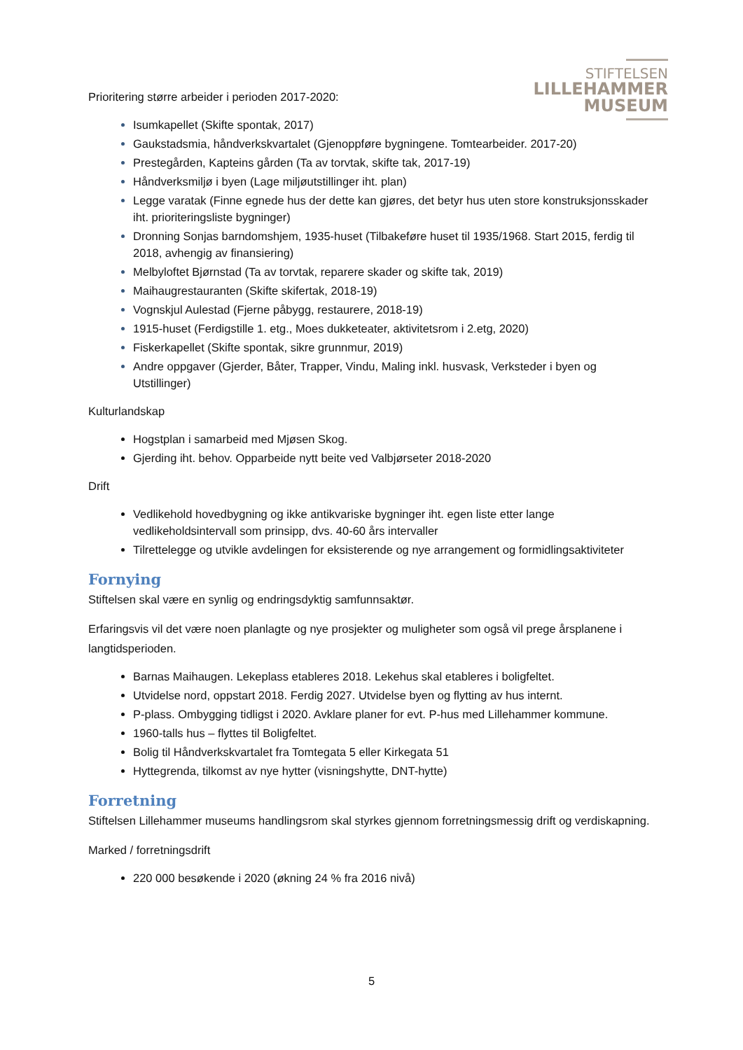STIFTELSEN
LILLEHAMMER
MUSEUM
Prioritering større arbeider i perioden 2017-2020:
Isumkapellet (Skifte spontak, 2017)
Gaukstadsmia, håndverkskvartalet (Gjenoppføre bygningene. Tomtearbeider. 2017-20)
Prestegården, Kapteins gården (Ta av torvtak, skifte tak, 2017-19)
Håndverksmiljø i byen (Lage miljøutstillinger iht. plan)
Legge varatak (Finne egnede hus der dette kan gjøres, det betyr hus uten store konstruksjonsskader iht. prioriteringsliste bygninger)
Dronning Sonjas barndomshjem, 1935-huset (Tilbakeføre huset til 1935/1968. Start 2015, ferdig til 2018, avhengig av finansiering)
Melbyloftet Bjørnstad (Ta av torvtak, reparere skader og skifte tak, 2019)
Maihaugrestauranten (Skifte skifertak, 2018-19)
Vognskjul Aulestad (Fjerne påbygg, restaurere, 2018-19)
1915-huset (Ferdigstille 1. etg., Moes dukketeater, aktivitetsrom i 2.etg, 2020)
Fiskerkapellet (Skifte spontak, sikre grunnmur, 2019)
Andre oppgaver (Gjerder, Båter, Trapper, Vindu, Maling inkl. husvask, Verksteder i byen og Utstillinger)
Kulturlandskap
Hogstplan i samarbeid med Mjøsen Skog.
Gjerding iht. behov. Opparbeide nytt beite ved Valbjørseter 2018-2020
Drift
Vedlikehold hovedbygning og ikke antikvariske bygninger iht. egen liste etter lange vedlikeholdsintervall som prinsipp, dvs. 40-60 års intervaller
Tilrettelegge og utvikle avdelingen for eksisterende og nye arrangement og formidlingsaktiviteter
Fornying
Stiftelsen skal være en synlig og endringsdyktig samfunnsaktør.
Erfaringsvis vil det være noen planlagte og nye prosjekter og muligheter som også vil prege årsplanene i langtidsperioden.
Barnas Maihaugen. Lekeplass etableres 2018. Lekehus skal etableres i boligfeltet.
Utvidelse nord, oppstart 2018. Ferdig 2027. Utvidelse byen og flytting av hus internt.
P-plass. Ombygging tidligst i 2020. Avklare planer for evt. P-hus med Lillehammer kommune.
1960-talls hus – flyttes til Boligfeltet.
Bolig til Håndverkskvartalet fra Tomtegata 5 eller Kirkegata 51
Hyttegrenda, tilkomst av nye hytter (visningshytte, DNT-hytte)
Forretning
Stiftelsen Lillehammer museums handlingsrom skal styrkes gjennom forretningsmessig drift og verdiskapning.
Marked / forretningsdrift
220 000 besøkende i 2020 (økning 24 % fra 2016 nivå)
5